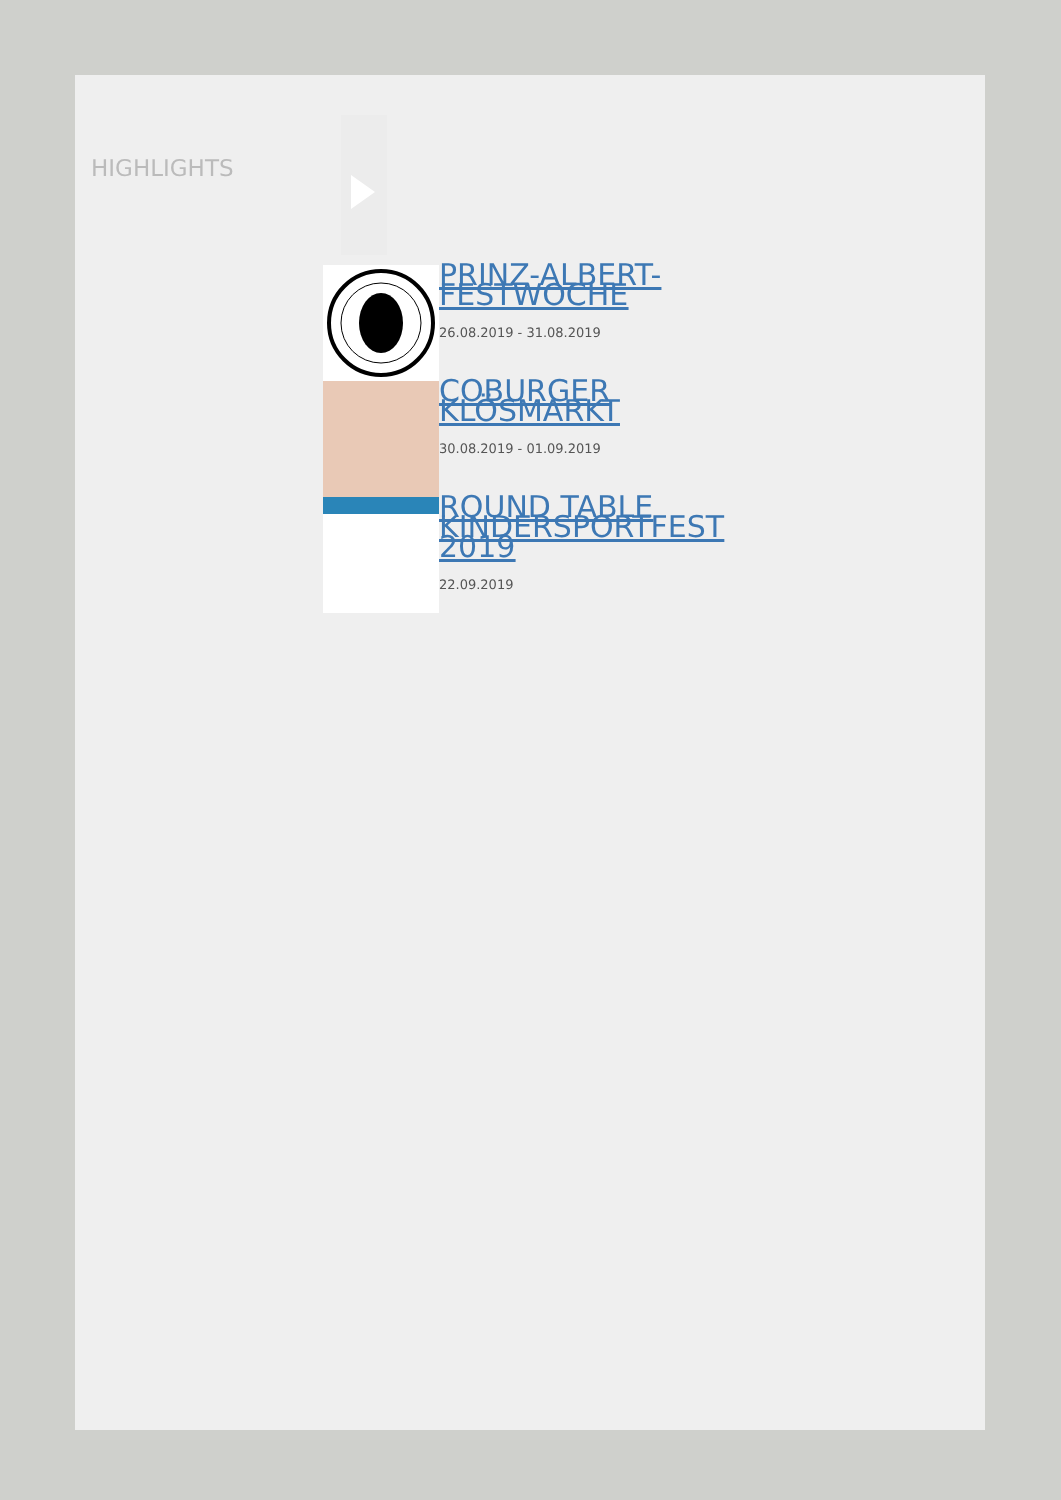HIGHLIGHTS
PRINZ-ALBERT-FESTWOCHE
26.08.2019 - 31.08.2019
COBURGER KLÖSMARKT
30.08.2019 - 01.09.2019
ROUND TABLE KINDERSPORTFEST 2019
22.09.2019